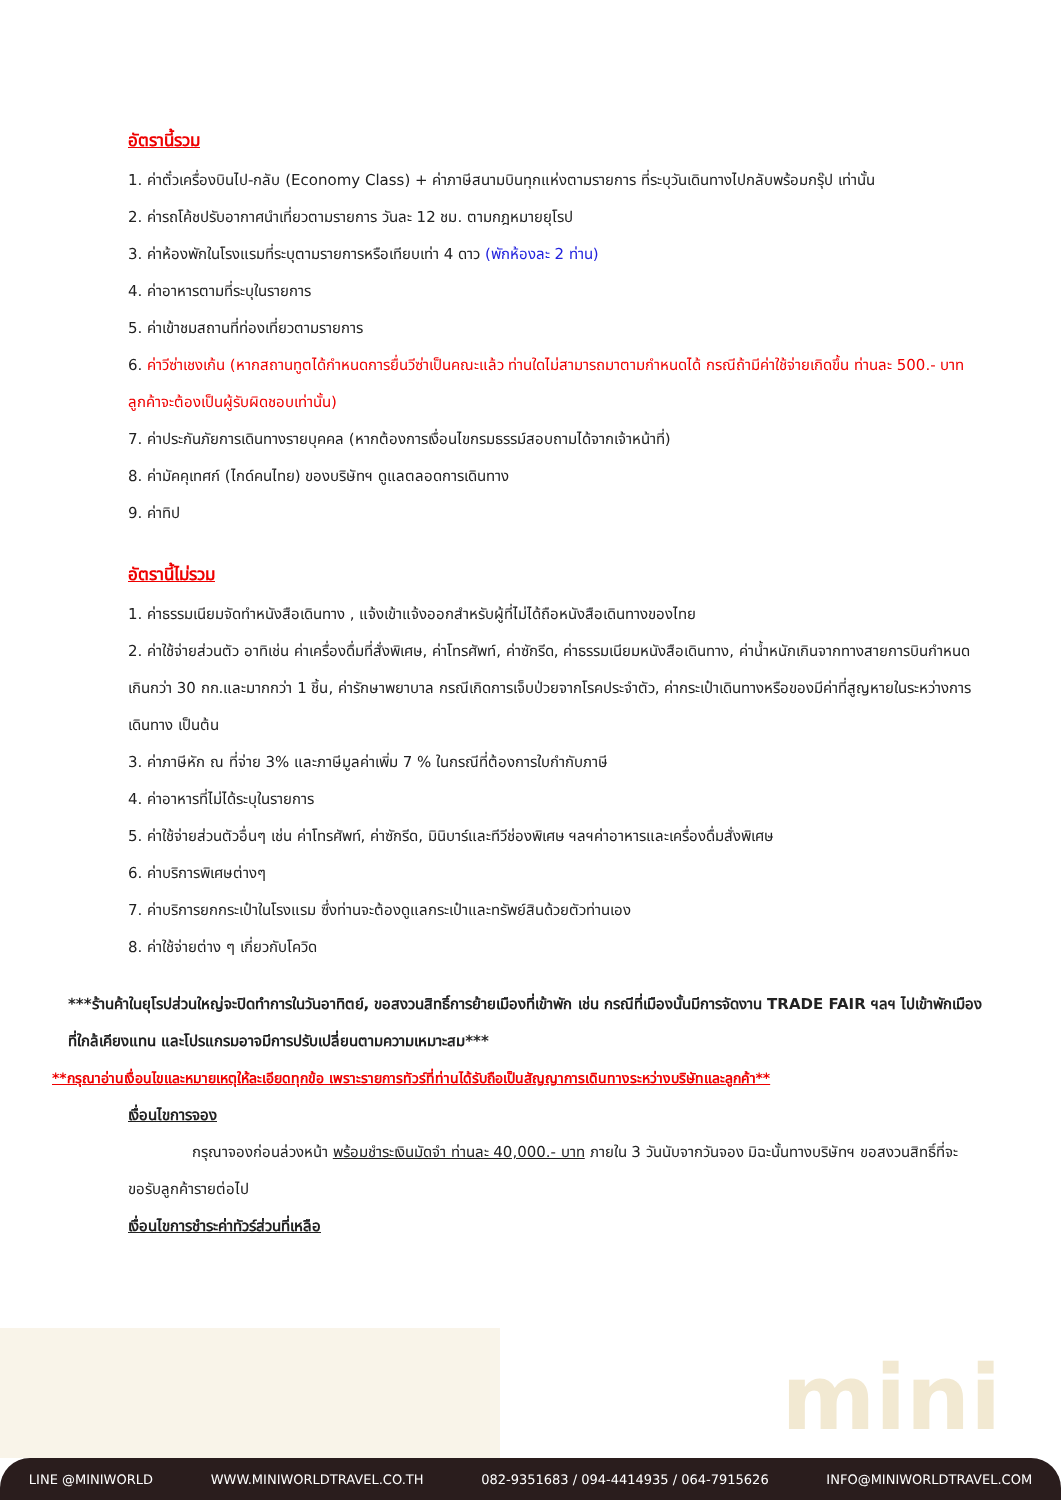mini
อัตรานี้รวม
1. ค่าตั๋วเครื่องบินไป-กลับ (Economy Class) + ค่าภาษีสนามบินทุกแห่งตามรายการ ที่ระบุวันเดินทางไปกลับพร้อมกรุ๊ป เท่านั้น
2. ค่ารถโค้ชปรับอากาศนำเที่ยวตามรายการ วันละ 12 ชม. ตามกฎหมายยุโรป
3. ค่าห้องพักในโรงแรมที่ระบุตามรายการหรือเทียบเท่า 4 ดาว (พักห้องละ 2 ท่าน)
4. ค่าอาหารตามที่ระบุในรายการ
5. ค่าเข้าชมสถานที่ท่องเที่ยวตามรายการ
6. ค่าวีซ่าเชงเก้น (หากสถานทูตได้กำหนดการยื่นวีซ่าเป็นคณะแล้ว ท่านใดไม่สามารถมาตามกำหนดได้ กรณีถ้ามีค่าใช้จ่ายเกิดขึ้น ท่านละ 500.- บาท ลูกค้าจะต้องเป็นผู้รับผิดชอบเท่านั้น)
7. ค่าประกันภัยการเดินทางรายบุคคล (หากต้องการเงื่อนไขกรมธรรม์สอบถามได้จากเจ้าหน้าที่)
8. ค่ามัคคุเทศก์ (ไกด์คนไทย) ของบริษัทฯ ดูแลตลอดการเดินทาง
9. ค่าทิป
อัตรานี้ไม่รวม
1. ค่าธรรมเนียมจัดทำหนังสือเดินทาง , แจ้งเข้าแจ้งออกสำหรับผู้ที่ไม่ได้ถือหนังสือเดินทางของไทย
2. ค่าใช้จ่ายส่วนตัว อาทิเช่น ค่าเครื่องดื่มที่สั่งพิเศษ, ค่าโทรศัพท์, ค่าซักรีด, ค่าธรรมเนียมหนังสือเดินทาง, ค่าน้ำหนักเกินจากทางสายการบินกำหนดเกินกว่า 30 กก.และมากกว่า 1 ชิ้น, ค่ารักษาพยาบาล กรณีเกิดการเจ็บป่วยจากโรคประจำตัว, ค่ากระเป๋าเดินทางหรือของมีค่าที่สูญหายในระหว่างการเดินทาง เป็นต้น
3. ค่าภาษีหัก ณ ที่จ่าย 3% และภาษีมูลค่าเพิ่ม 7 % ในกรณีที่ต้องการใบกำกับภาษี
4. ค่าอาหารที่ไม่ได้ระบุในรายการ
5. ค่าใช้จ่ายส่วนตัวอื่นๆ เช่น ค่าโทรศัพท์, ค่าซักรีด, มินิบาร์และทีวีช่องพิเศษ ฯลฯค่าอาหารและเครื่องดื่มสั่งพิเศษ
6. ค่าบริการพิเศษต่างๆ
7. ค่าบริการยกกระเป๋าในโรงแรม ซึ่งท่านจะต้องดูแลกระเป๋าและทรัพย์สินด้วยตัวท่านเอง
8. ค่าใช้จ่ายต่าง ๆ เกี่ยวกับโควิด
***ร้านค้าในยุโรปส่วนใหญ่จะปิดทำการในวันอาทิตย์, ขอสงวนสิทธิ์การย้ายเมืองที่เข้าพัก เช่น กรณีที่เมืองนั้นมีการจัดงาน TRADE FAIR ฯลฯ ไปเข้าพักเมืองที่ใกล้เคียงแทน และโปรแกรมอาจมีการปรับเปลี่ยนตามความเหมาะสม***
**กรุณาอ่านเงื่อนไขและหมายเหตุให้ละเอียดทุกข้อ เพราะรายการทัวร์ที่ท่านได้รับถือเป็นสัญญาการเดินทางระหว่างบริษัทและลูกค้า**
เงื่อนไขการจอง
กรุณาจองก่อนล่วงหน้า พร้อมชำระเงินมัดจำ ท่านละ 40,000.- บาท ภายใน 3 วันนับจากวันจอง มิฉะนั้นทางบริษัทฯ ขอสงวนสิทธิ์ที่จะขอรับลูกค้ารายต่อไป
เงื่อนไขการชำระค่าทัวร์ส่วนที่เหลือ
LINE @MINIWORLD WWW.MINIWORLDTRAVEL.CO.TH 082-9351683 / 094-4414935 / 064-7915626 INFO@MINIWORLDTRAVEL.COM